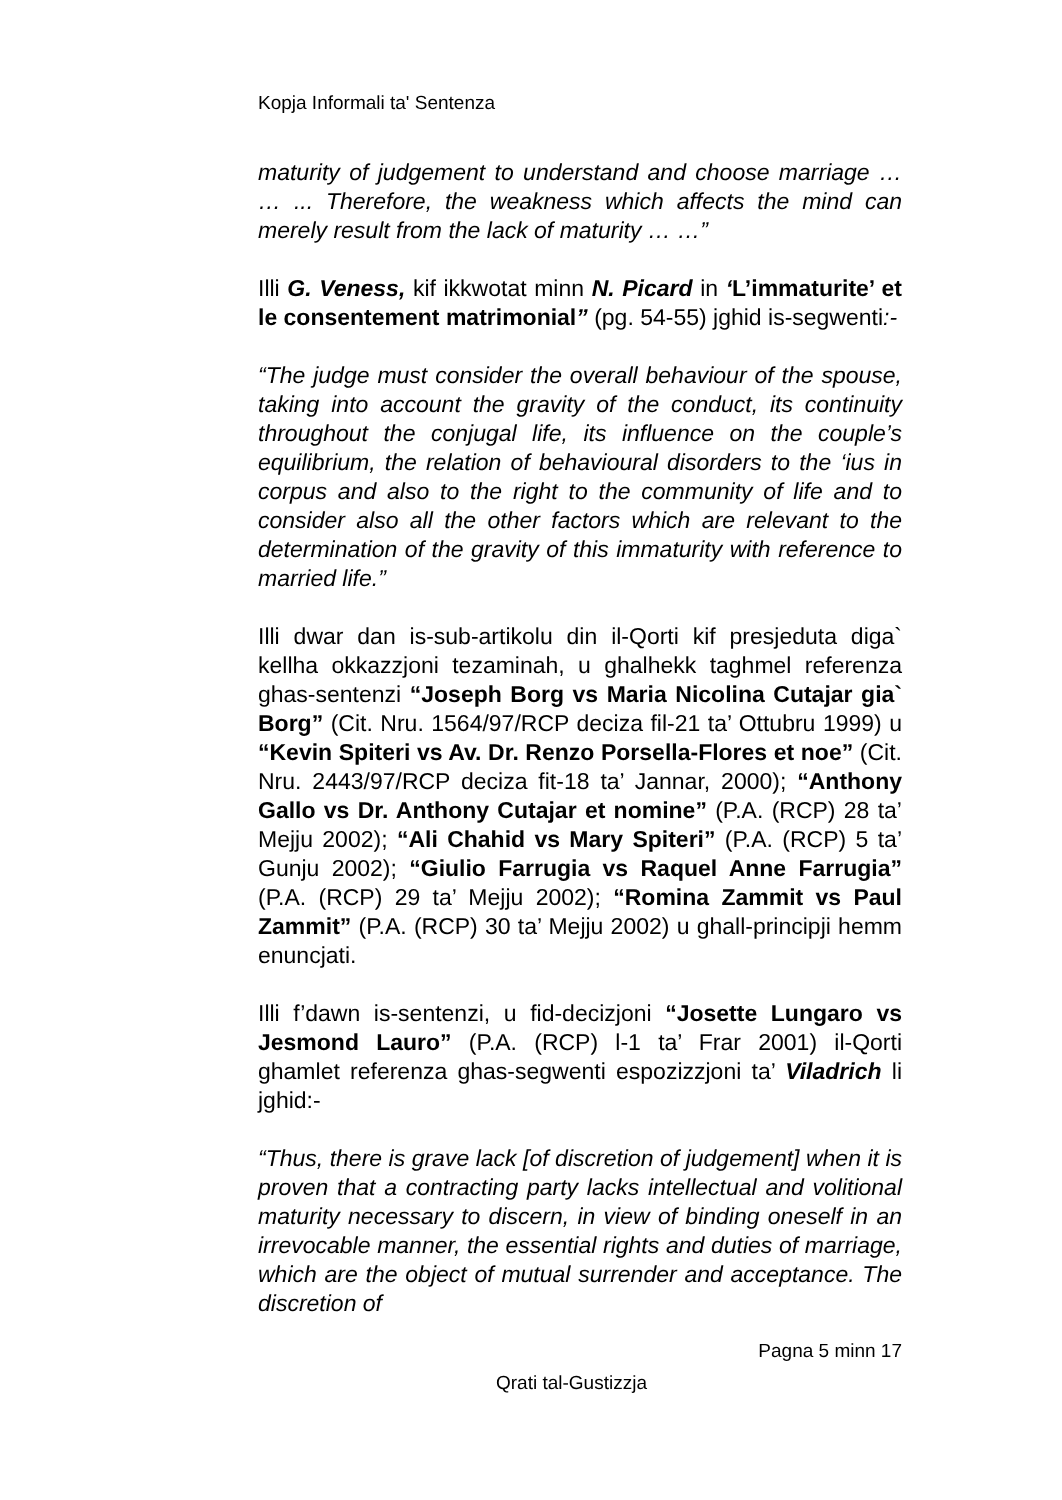Kopja Informali ta' Sentenza
maturity of judgement to understand and choose marriage … … ... Therefore, the weakness which affects the mind can merely result from the lack of maturity … …”
Illi G. Veness, kif ikkwotat minn N. Picard in ‘L’immaturite’ et le consentement matrimonial” (pg. 54-55) jghid is-segwenti:-
“The judge must consider the overall behaviour of the spouse, taking into account the gravity of the conduct, its continuity throughout the conjugal life, its influence on the couple’s equilibrium, the relation of behavioural disorders to the ‘ius in corpus and also to the right to the community of life and to consider also all the other factors which are relevant to the determination of the gravity of this immaturity with reference to married life.”
Illi dwar dan is-sub-artikolu din il-Qorti kif presjeduta diga` kellha okkazzjoni tezaminah, u ghalhekk taghmel referenza ghas-sentenzi “Joseph Borg vs Maria Nicolina Cutajar gia` Borg” (Cit. Nru. 1564/97/RCP deciza fil-21 ta’ Ottubru 1999) u “Kevin Spiteri vs Av. Dr. Renzo Porsella-Flores et noe” (Cit. Nru. 2443/97/RCP deciza fit-18 ta’ Jannar, 2000); “Anthony Gallo vs Dr. Anthony Cutajar et nomine” (P.A. (RCP) 28 ta’ Mejju 2002); “Ali Chahid vs Mary Spiteri” (P.A. (RCP) 5 ta’ Gunju 2002); “Giulio Farrugia vs Raquel Anne Farrugia” (P.A. (RCP) 29 ta’ Mejju 2002); “Romina Zammit vs Paul Zammit” (P.A. (RCP) 30 ta’ Mejju 2002) u ghall-principji hemm enuncjati.
Illi f’dawn is-sentenzi, u fid-decizjoni “Josette Lungaro vs Jesmond Lauro” (P.A. (RCP) l-1 ta’ Frar 2001) il-Qorti ghamlet referenza ghas-segwenti espozizzjoni ta’ Viladrich li jghid:-
“Thus, there is grave lack [of discretion of judgement] when it is proven that a contracting party lacks intellectual and volitional maturity necessary to discern, in view of binding oneself in an irrevocable manner, the essential rights and duties of marriage, which are the object of mutual surrender and acceptance. The discretion of
Pagna 5 minn 17
Qrati tal-Gustizzja